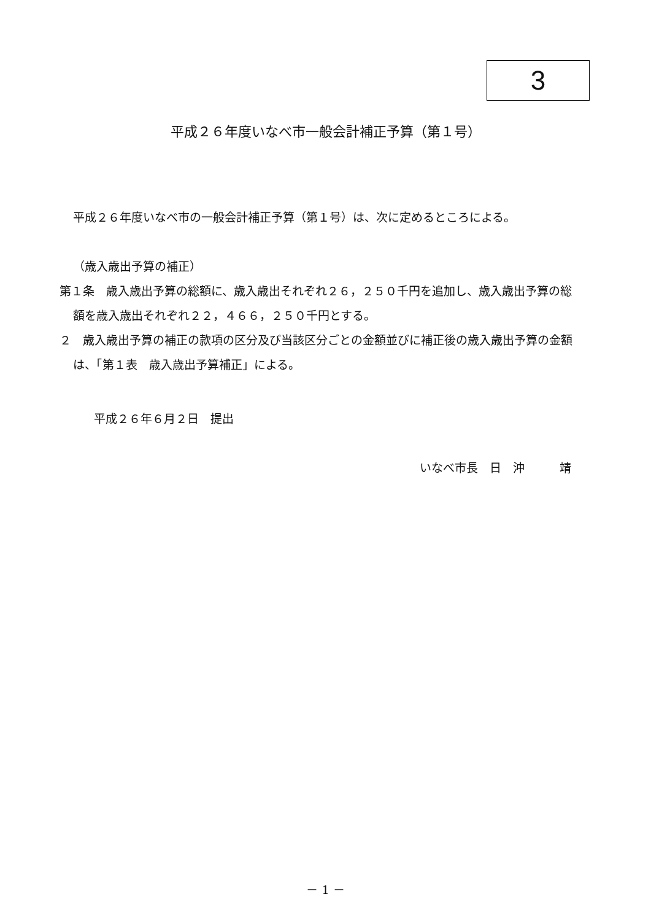3
平成２６年度いなべ市一般会計補正予算（第１号）
平成２６年度いなべ市の一般会計補正予算（第１号）は、次に定めるところによる。
（歳入歳出予算の補正）
第１条　歳入歳出予算の総額に、歳入歳出それぞれ２６，２５０千円を追加し、歳入歳出予算の総額を歳入歳出それぞれ２２，４６６，２５０千円とする。
２　歳入歳出予算の補正の款項の区分及び当該区分ごとの金額並びに補正後の歳入歳出予算の金額は、「第１表　歳入歳出予算補正」による。
平成２６年６月２日　提出
いなべ市長　日　沖　　　靖
－ 1 －